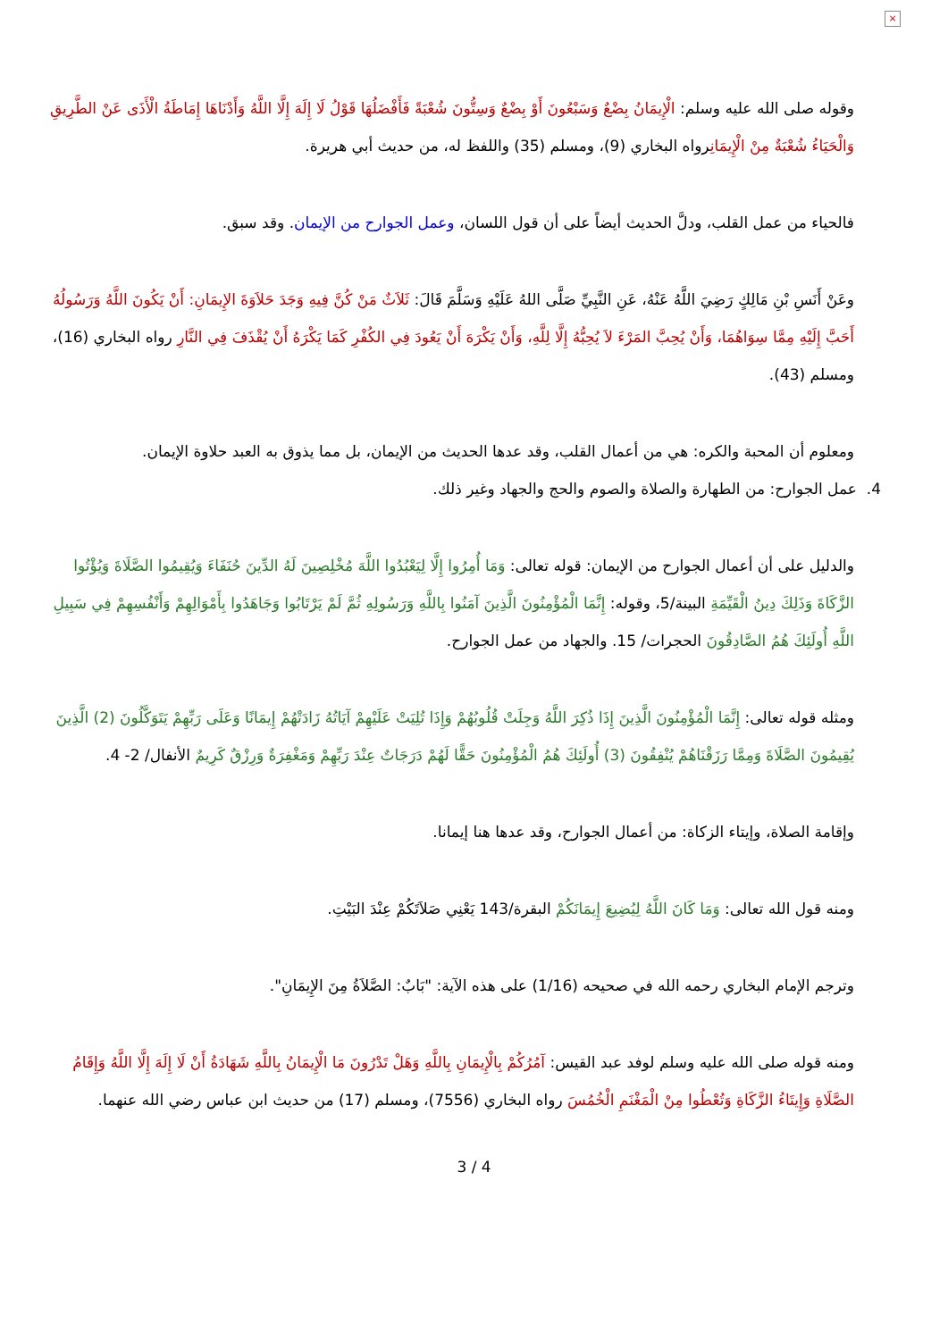×
وقوله صلى الله عليه وسلم: الْإِيمَانُ بِضْعٌ وَسَبْعُونَ أَوْ بِضْعٌ وَسِتُّونَ شُعْبَةً فَأَفْضَلُهَا قَوْلُ لَا إِلَهَ إِلَّا اللَّهُ وَأَدْنَاهَا إِمَاطَةُ الْأَذَى عَنْ الطَّرِيقِ وَالْحَيَاءُ شُعْبَةٌ مِنْ الْإِيمَانِرواه البخاري (9)، ومسلم (35) واللفظ له، من حديث أبي هريرة.
فالحياء من عمل القلب، ودلَّ الحديث أيضاً على أن قول اللسان، وعمل الجوارح من الإيمان. وقد سبق.
وعَنْ أَنَسِ بْنِ مَالِكٍ رَضِيَ اللَّهُ عَنْهُ، عَنِ النَّبِيِّ صَلَّى اللهُ عَلَيْهِ وَسَلَّمَ قَالَ: ثَلاَثٌ مَنْ كُنَّ فِيهِ وَجَدَ حَلاَوَةَ الإِيمَانِ: أَنْ يَكُونَ اللَّهُ وَرَسُولُهُ أَحَبَّ إِلَيْهِ مِمَّا سِوَاهُمَا، وَأَنْ يُحِبَّ المَرْءَ لاَ يُحِبُّهُ إِلَّا لِلَّهِ، وَأَنْ يَكْرَهَ أَنْ يَعُودَ فِي الكُفْرِ كَمَا يَكْرَهُ أَنْ يُقْذَفَ فِي النَّارِ رواه البخاري (16)، ومسلم (43).
ومعلوم أن المحبة والكره: هي من أعمال القلب، وقد عدها الحديث من الإيمان، بل مما يذوق به العبد حلاوة الإيمان.
4. عمل الجوارح: من الطهارة والصلاة والصوم والحج والجهاد وغير ذلك.
والدليل على أن أعمال الجوارح من الإيمان: قوله تعالى: وَمَا أُمِرُوا إِلَّا لِيَعْبُدُوا اللَّهَ مُخْلِصِينَ لَهُ الدِّينَ حُنَفَاءَ وَيُقِيمُوا الصَّلَاةَ وَيُؤْتُوا الزَّكَاةَ وَذَلِكَ دِينُ الْقَيِّمَةِ البينة/5، وقوله: إِنَّمَا الْمُؤْمِنُونَ الَّذِينَ آمَنُوا بِاللَّهِ وَرَسُولِهِ ثُمَّ لَمْ يَرْتَابُوا وَجَاهَدُوا بِأَمْوَالِهِمْ وَأَنْفُسِهِمْ فِي سَبِيلِ اللَّهِ أُولَئِكَ هُمُ الصَّادِقُونَ الحجرات/ 15. والجهاد من عمل الجوارح.
ومثله قوله تعالى: إِنَّمَا الْمُؤْمِنُونَ الَّذِينَ إِذَا ذُكِرَ اللَّهُ وَجِلَتْ قُلُوبُهُمْ وَإِذَا تُلِيَتْ عَلَيْهِمْ آيَاتُهُ زَادَتْهُمْ إِيمَانًا وَعَلَى رَبِّهِمْ يَتَوَكَّلُونَ (2) الَّذِينَ يُقِيمُونَ الصَّلَاةَ وَمِمَّا رَزَقْنَاهُمْ يُنْفِقُونَ (3) أُولَئِكَ هُمُ الْمُؤْمِنُونَ حَقًّا لَهُمْ دَرَجَاتٌ عِنْدَ رَبِّهِمْ وَمَغْفِرَةٌ وَرِزْقٌ كَرِيمٌ الأنفال/ 2- 4.
وإقامة الصلاة، وإيتاء الزكاة: من أعمال الجوارح، وقد عدها هنا إيمانا.
ومنه قول الله تعالى: وَمَا كَانَ اللَّهُ لِيُضِيعَ إِيمَانَكُمْ البقرة/143 يَعْنِي صَلاَتَكُمْ عِنْدَ البَيْتِ.
وترجم الإمام البخاري رحمه الله في صحيحه (1/16) على هذه الآية: "بَابٌ: الصَّلاَةُ مِنَ الإِيمَانِ".
ومنه قوله صلى الله عليه وسلم لوفد عبد القيس: آمُرُكُمْ بِالْإِيمَانِ بِاللَّهِ وَهَلْ تَدْرُونَ مَا الْإِيمَانُ بِاللَّهِ شَهَادَةُ أَنْ لَا إِلَهَ إِلَّا اللَّهُ وَإِقَامُ الصَّلَاةِ وَإِيتَاءُ الزَّكَاةِ وَتُعْطُوا مِنْ الْمَغْنَمِ الْخُمُسَ رواه البخاري (7556)، ومسلم (17) من حديث ابن عباس رضي الله عنهما.
3 / 4